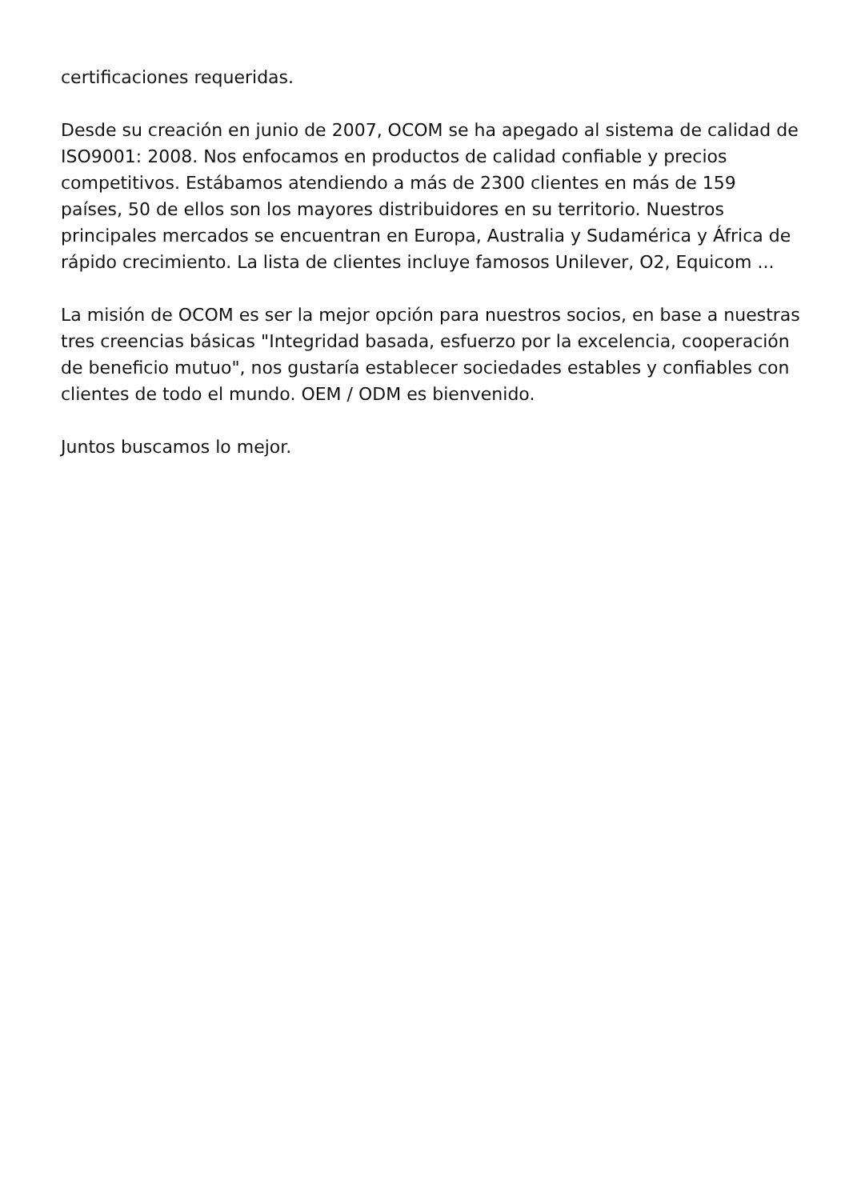certificaciones requeridas.
Desde su creación en junio de 2007, OCOM se ha apegado al sistema de calidad de ISO9001: 2008. Nos enfocamos en productos de calidad confiable y precios competitivos. Estábamos atendiendo a más de 2300 clientes en más de 159 países, 50 de ellos son los mayores distribuidores en su territorio. Nuestros principales mercados se encuentran en Europa, Australia y Sudamérica y África de rápido crecimiento. La lista de clientes incluye famosos Unilever, O2, Equicom ...
La misión de OCOM es ser la mejor opción para nuestros socios, en base a nuestras tres creencias básicas "Integridad basada, esfuerzo por la excelencia, cooperación de beneficio mutuo", nos gustaría establecer sociedades estables y confiables con clientes de todo el mundo. OEM / ODM es bienvenido.
Juntos buscamos lo mejor.